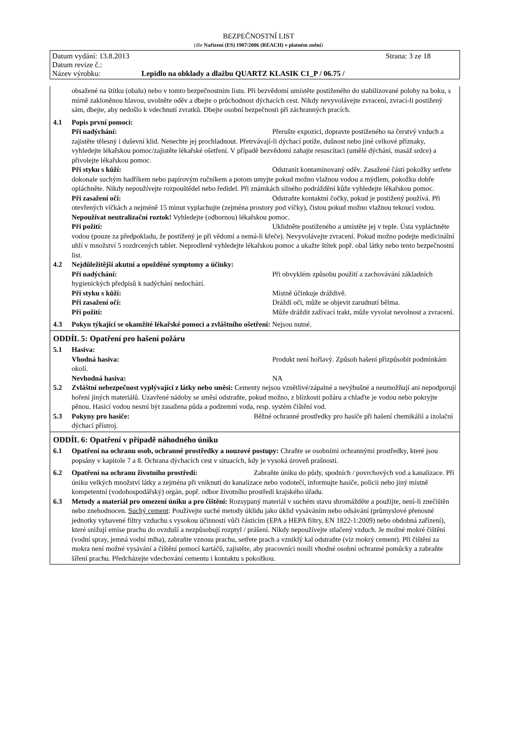BEZPEČNOSTNÍ LIST
(dle Nařízení (ES) 1907/2006 (REACH) v platném znění)
Datum vydání: 13.8.2013 Strana: 3 ze 18
Datum revize č.:
Název výrobku: Lepidlo na obklady a dlažbu QUARTZ KLASIK C1_P / 06.75 /
obsažené na štítku (obalu) nebo v tomto bezpečnostním listu. Při bezvědomí umístěte postiženého do stabilizované polohy na boku, s mírně zakloněnou hlavou, uvolněte oděv a dbejte o průchodnost dýchacích cest. Nikdy nevyvolávejte zvracení, zvrací-li postižený sám, dbejte, aby nedošlo k vdechnutí zvratků. Dbejte osobní bezpečnosti při záchranných pracích.
4.1 Popis první pomoci:
Při nadýchání: Přerušte expozici, dopravte postiženého na čerstvý vzduch a zajistěte tělesný i duševní klid. Nenechte jej prochladnout. Přetrvávají-li dýchací potíže, dušnost nebo jiné celkové příznaky, vyhledejte lékařskou pomoc/zajistěte lékařské ošetření. V případě bezvědomí zahajte resuscitaci (umělé dýchání, masáž srdce) a přivolejte lékařskou pomoc.
Při styku s kůží: Odstranit kontaminovaný oděv. Zasažené části pokožky setřete dokonale suchým hadříkem nebo papírovým ručníkem a potom umyjte pokud možno vlažnou vodou a mýdlem, pokožku dobře opláchněte. Nikdy nepoužívejte rozpouštědel nebo ředidel. Při známkách silného podráždění kůže vyhledejte lékařskou pomoc.
Při zasažení očí: Odstraňte kontaktní čočky, pokud je postižený používá. Při otevřených víčkách a nejméně 15 minut vyplachujte (zejména prostory pod víčky), čistou pokud možno vlažnou tekoucí vodou. Nepoužívat neutralizační roztok! Vyhledejte (odbornou) lékařskou pomoc.
Při požití: Uklidněte postiženého a umístěte jej v teple. Ústa vypláchněte vodou (pouze za předpokladu, že postižený je při vědomí a nemá-li křeče). Nevyvolávejte zvracení. Pokud možno podejte medicinální uhlí v množství 5 rozdrcených tablet. Neprodleně vyhledejte lékařskou pomoc a ukažte štítek popř. obal látky nebo tento bezpečnostní list.
4.2 Nejdůležitější akutní a opožděné symptomy a účinky:
Při nadýchání: Při obvyklém způsobu použití a zachovávání základních hygienických předpisů k nadýchání nedochází.
Při styku s kůží: Místně účinkuje dráždivě.
Při zasažení očí: Dráždí oči, může se objevit zarudnutí bělma.
Při požití: Může dráždit zažívací trakt, může vyvolat nevolnost a zvracení.
4.3 Pokyn týkající se okamžité lékařské pomoci a zvláštního ošetření: Nejsou nutné.
ODDÍL 5: Opatření pro hašení požáru
5.1 Hasiva:
Vhodná hasiva: Produkt není hořlavý. Způsob hašení přizpůsobit podmínkám okolí.
Nevhodná hasiva: NA
5.2 Zvláštní nebezpečnost vyplývající z látky nebo směsi: Cementy nejsou vznětlivé/zápalné a nevýbušné a neumožňují ani nepodporují hoření jiných materiálů. Uzavřené nádoby se směsí odstraňte, pokud možno, z blízkosti požáru a chlaďte je vodou nebo pokryjte pěnou. Hasicí vodou nesmí být zasažena půda a podzemní voda, resp. systém čištění vod.
5.3 Pokyny pro hasiče: Běžné ochranné prostředky pro hasiče při hašení chemikálií a izolační dýchací přístroj.
ODDÍL 6: Opatření v případě náhodného úniku
6.1 Opatření na ochranu osob, ochranné prostředky a nouzové postupy: Chraňte se osobními ochrannými prostředky, které jsou popsány v kapitole 7 a 8. Ochrana dýchacích cest v situacích, kdy je vysoká úroveň prašnosti.
6.2 Opatření na ochranu životního prostředí: Zabraňte úniku do půdy, spodních / povrchových vod a kanalizace. Při úniku velkých množství látky a zejména při vniknutí do kanalizace nebo vodotečí, informujte hasiče, policii nebo jiný místně kompetentní (vodohospodářský) orgán, popř. odbor životního prostředí krajského úřadu.
6.3 Metody a materiál pro omezení úniku a pro čištění: Rozsypaný materiál v suchém stavu shromážděte a použijte, není-li znečištěn nebo znehodnocen. Suchý cement: Používejte suché metody úklidu jako úklid vysáváním nebo odsávání (průmyslové přenosné jednotky vybavené filtry vzduchu s vysokou účinností vůči částicím (EPA a HEPA filtry, EN 1822-1:2009) nebo obdobná zařízení), které snižují emise prachu do ovzduší a nezpůsobují rozptyl / prášení. Nikdy nepoužívejte stlačený vzduch. Je možné mokré čištění (vodní spray, jemná vodní mlha), zabraňte vznosu prachu, setřete prach a vzniklý kal odstraňte (viz mokrý cement). Při čištění za mokra není možné vysávání a čištění pomocí kartáčů, zajistěte, aby pracovníci nosili vhodné osobní ochranné pomůcky a zabraňte šíření prachu. Předcházejte vdechování cementu i kontaktu s pokožkou.